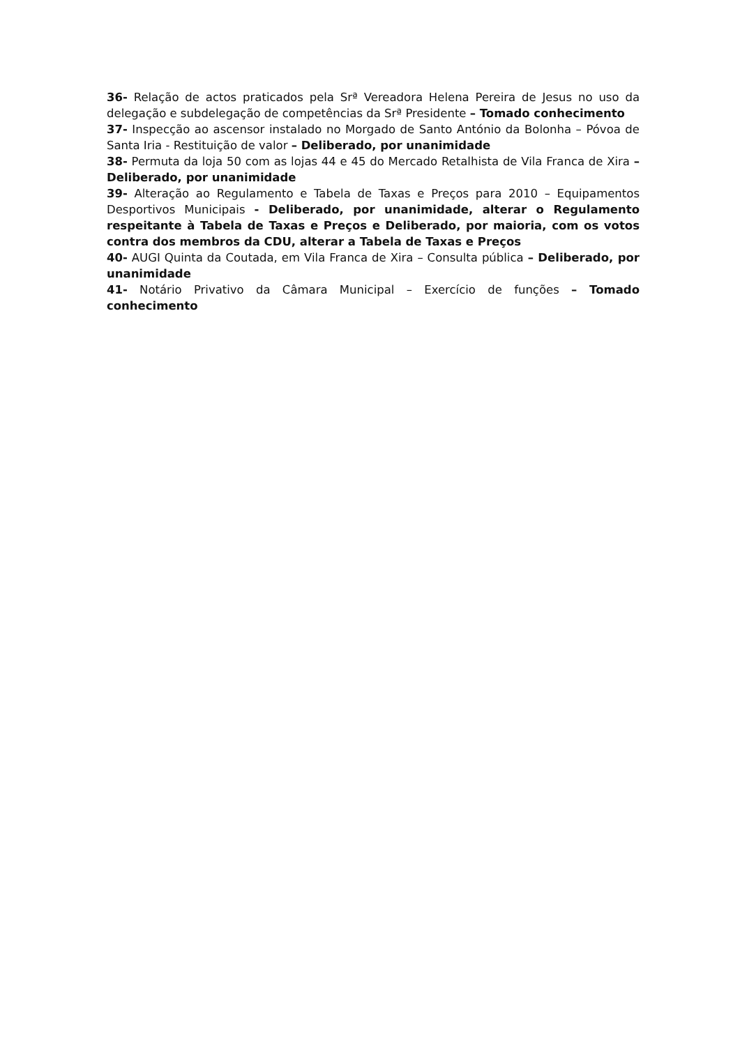36- Relação de actos praticados pela Srª Vereadora Helena Pereira de Jesus no uso da delegação e subdelegação de competências da Srª Presidente – Tomado conhecimento
37- Inspecção ao ascensor instalado no Morgado de Santo António da Bolonha – Póvoa de Santa Iria - Restituição de valor – Deliberado, por unanimidade
38- Permuta da loja 50 com as lojas 44 e 45 do Mercado Retalhista de Vila Franca de Xira – Deliberado, por unanimidade
39- Alteração ao Regulamento e Tabela de Taxas e Preços para 2010 – Equipamentos Desportivos Municipais - Deliberado, por unanimidade, alterar o Regulamento respeitante à Tabela de Taxas e Preços e Deliberado, por maioria, com os votos contra dos membros da CDU, alterar a Tabela de Taxas e Preços
40- AUGI Quinta da Coutada, em Vila Franca de Xira – Consulta pública – Deliberado, por unanimidade
41- Notário Privativo da Câmara Municipal – Exercício de funções – Tomado conhecimento